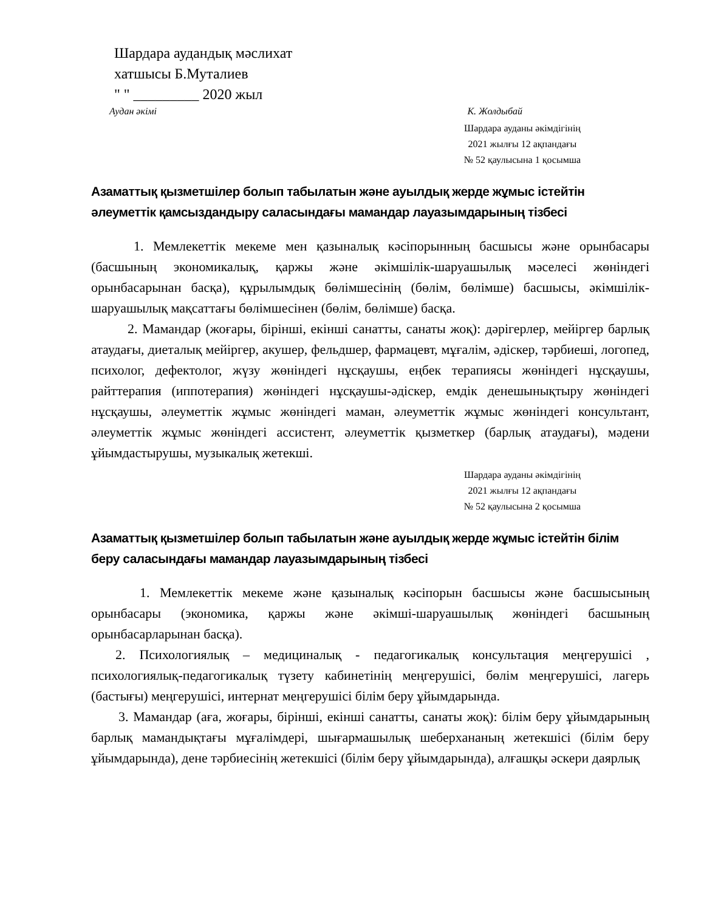Шардара аудандық мәслихат
хатшысы Б.Муталиев
" " _________ 2020 жыл
Аудан әкімі К. Жолдыбай
Шардара ауданы әкімдігінің
2021 жылғы 12 ақпандағы
№ 52 қаулысына 1 қосымша
Азаматтық қызметшілер болып табылатын және ауылдық жерде жұмыс істейтін әлеуметтік қамсыздандыру саласындағы мамандар лауазымдарының тізбесі
1. Мемлекеттік мекеме мен қазыналық кәсіпорынның басшысы және орынбасары (басшының экономикалық, қаржы және әкімшілік-шаруашылық мәселесі жөніндегі орынбасарынан басқа), құрылымдық бөлімшесінің (бөлім, бөлімше) басшысы, әкімшілік-шаруашылық мақсаттағы бөлімшесінен (бөлім, бөлімше) басқа.
2. Мамандар (жоғары, бірінші, екінші санатты, санаты жоқ): дәрігерлер, мейіргер барлық атаудағы, диеталық мейіргер, акушер, фельдшер, фармацевт, мұғалім, әдіскер, тәрбиеші, логопед, психолог, дефектолог, жүзу жөніндегі нұсқаушы, еңбек терапиясы жөніндегі нұсқаушы, райттерапия (иппотерапия) жөніндегі нұсқаушы-әдіскер, емдік денешынықтыру жөніндегі нұсқаушы, әлеуметтік жұмыс жөніндегі маман, әлеуметтік жұмыс жөніндегі консультант, әлеуметтік жұмыс жөніндегі ассистент, әлеуметтік қызметкер (барлық атаудағы), мәдени ұйымдастырушы, музыкалық жетекші.
Шардара ауданы әкімдігінің
2021 жылғы 12 ақпандағы
№ 52 қаулысына 2 қосымша
Азаматтық қызметшілер болып табылатын және ауылдық жерде жұмыс істейтін білім беру саласындағы мамандар лауазымдарының тізбесі
1. Мемлекеттік мекеме және қазыналық кәсіпорын басшысы және басшысының орынбасары (экономика, қаржы және әкімші-шаруашылық жөніндегі басшының орынбасарларынан басқа).
2. Психологиялық – медициналық - педагогикалық консультация меңгерушісі , психологиялық-педагогикалық түзету кабинетінің меңгерушісі, бөлім меңгерушісі, лагерь (бастығы) меңгерушісі, интернат меңгерушісі білім беру ұйымдарында.
3. Мамандар (аға, жоғары, бірінші, екінші санатты, санаты жоқ): білім беру ұйымдарының барлық мамандықтағы мұғалімдері, шығармашылық шеберхананың жетекшісі (білім беру ұйымдарында), дене тәрбиесінің жетекшісі (білім беру ұйымдарында), алғашқы әскери даярлық